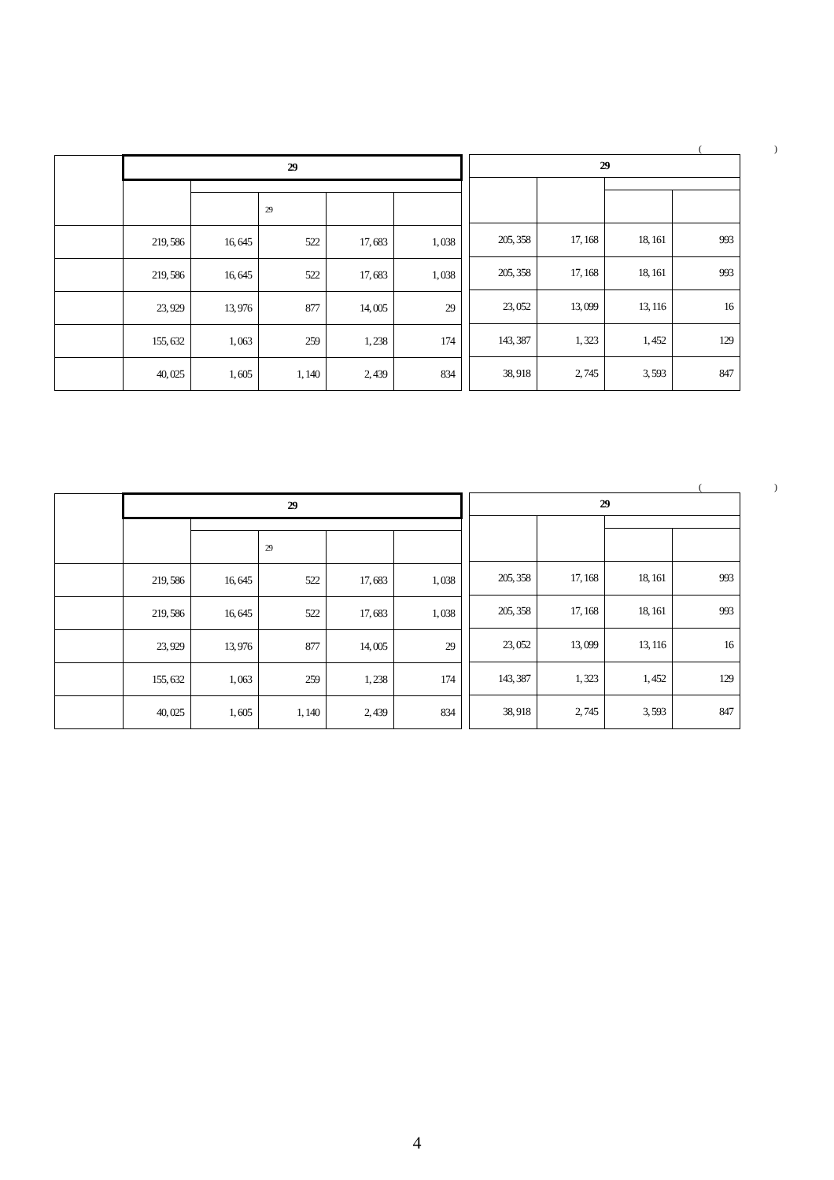()
| | 29 | | | | |
| | | | 29 | | |
| | 219, 586 | 16, 645 | 522 | 17, 683 | 1, 038 |
| | 219, 586 | 16, 645 | 522 | 17, 683 | 1, 038 |
| | 23, 929 | 13, 976 | 877 | 14, 005 | 29 |
| | 155, 632 | 1, 063 | 259 | 1, 238 | 174 |
| | 40, 025 | 1, 605 | 1, 140 | 2, 439 | 834 |
| 29 | | | |
| --- | --- | --- | --- |
| 205, 358 | 17, 168 | 18, 161 | 993 |
| 205, 358 | 17, 168 | 18, 161 | 993 |
| 23, 052 | 13, 099 | 13, 116 | 16 |
| 143, 387 | 1, 323 | 1, 452 | 129 |
| 38, 918 | 2, 745 | 3, 593 | 847 |
()
| | 29 | | | | |
| | | | 29 | | |
| | 219, 586 | 16, 645 | 522 | 17, 683 | 1, 038 |
| | 219, 586 | 16, 645 | 522 | 17, 683 | 1, 038 |
| | 23, 929 | 13, 976 | 877 | 14, 005 | 29 |
| | 155, 632 | 1, 063 | 259 | 1, 238 | 174 |
| | 40, 025 | 1, 605 | 1, 140 | 2, 439 | 834 |
| 29 | | | |
| --- | --- | --- | --- |
| 205, 358 | 17, 168 | 18, 161 | 993 |
| 205, 358 | 17, 168 | 18, 161 | 993 |
| 23, 052 | 13, 099 | 13, 116 | 16 |
| 143, 387 | 1, 323 | 1, 452 | 129 |
| 38, 918 | 2, 745 | 3, 593 | 847 |
4